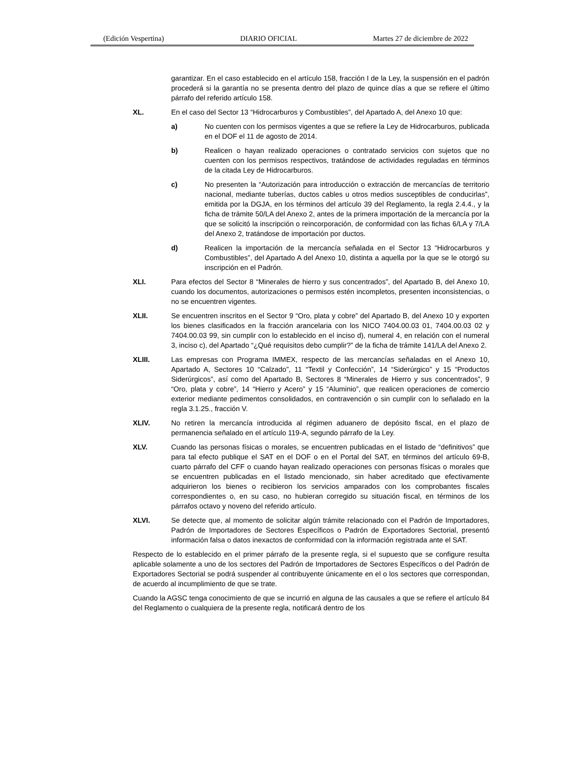(Edición Vespertina) DIARIO OFICIAL Martes 27 de diciembre de 2022
garantizar. En el caso establecido en el artículo 158, fracción I de la Ley, la suspensión en el padrón procederá si la garantía no se presenta dentro del plazo de quince días a que se refiere el último párrafo del referido artículo 158.
XL. En el caso del Sector 13 “Hidrocarburos y Combustibles”, del Apartado A, del Anexo 10 que:
a) No cuenten con los permisos vigentes a que se refiere la Ley de Hidrocarburos, publicada en el DOF el 11 de agosto de 2014.
b) Realicen o hayan realizado operaciones o contratado servicios con sujetos que no cuenten con los permisos respectivos, tratándose de actividades reguladas en términos de la citada Ley de Hidrocarburos.
c) No presenten la “Autorización para introducción o extracción de mercancías de territorio nacional, mediante tuberías, ductos cables u otros medios susceptibles de conducirlas”, emitida por la DGJA, en los términos del artículo 39 del Reglamento, la regla 2.4.4., y la ficha de trámite 50/LA del Anexo 2, antes de la primera importación de la mercancía por la que se solicitó la inscripción o reincorporación, de conformidad con las fichas 6/LA y 7/LA del Anexo 2, tratándose de importación por ductos.
d) Realicen la importación de la mercancía señalada en el Sector 13 “Hidrocarburos y Combustibles”, del Apartado A del Anexo 10, distinta a aquella por la que se le otorgó su inscripción en el Padrón.
XLI. Para efectos del Sector 8 “Minerales de hierro y sus concentrados”, del Apartado B, del Anexo 10, cuando los documentos, autorizaciones o permisos estén incompletos, presenten inconsistencias, o no se encuentren vigentes.
XLII. Se encuentren inscritos en el Sector 9 “Oro, plata y cobre” del Apartado B, del Anexo 10 y exporten los bienes clasificados en la fracción arancelaria con los NICO 7404.00.03 01, 7404.00.03 02 y 7404.00.03 99, sin cumplir con lo establecido en el inciso d), numeral 4, en relación con el numeral 3, inciso c), del Apartado “¿Qué requisitos debo cumplir?” de la ficha de trámite 141/LA del Anexo 2.
XLIII. Las empresas con Programa IMMEX, respecto de las mercancías señaladas en el Anexo 10, Apartado A, Sectores 10 “Calzado”, 11 “Textil y Confección”, 14 “Siderúrgico” y 15 “Productos Siderúrgicos”, así como del Apartado B, Sectores 8 “Minerales de Hierro y sus concentrados”, 9 “Oro, plata y cobre”, 14 “Hierro y Acero” y 15 “Aluminio”, que realicen operaciones de comercio exterior mediante pedimentos consolidados, en contravención o sin cumplir con lo señalado en la regla 3.1.25., fracción V.
XLIV. No retiren la mercancía introducida al régimen aduanero de depósito fiscal, en el plazo de permanencia señalado en el artículo 119-A, segundo párrafo de la Ley.
XLV. Cuando las personas físicas o morales, se encuentren publicadas en el listado de “definitivos” que para tal efecto publique el SAT en el DOF o en el Portal del SAT, en términos del artículo 69-B, cuarto párrafo del CFF o cuando hayan realizado operaciones con personas físicas o morales que se encuentren publicadas en el listado mencionado, sin haber acreditado que efectivamente adquirieron los bienes o recibieron los servicios amparados con los comprobantes fiscales correspondientes o, en su caso, no hubieran corregido su situación fiscal, en términos de los párrafos octavo y noveno del referido artículo.
XLVI. Se detecte que, al momento de solicitar algún trámite relacionado con el Padrón de Importadores, Padrón de Importadores de Sectores Específicos o Padrón de Exportadores Sectorial, presentó información falsa o datos inexactos de conformidad con la información registrada ante el SAT.
Respecto de lo establecido en el primer párrafo de la presente regla, si el supuesto que se configure resulta aplicable solamente a uno de los sectores del Padrón de Importadores de Sectores Específicos o del Padrón de Exportadores Sectorial se podrá suspender al contribuyente únicamente en el o los sectores que correspondan, de acuerdo al incumplimiento de que se trate.
Cuando la AGSC tenga conocimiento de que se incurrió en alguna de las causales a que se refiere el artículo 84 del Reglamento o cualquiera de la presente regla, notificará dentro de los